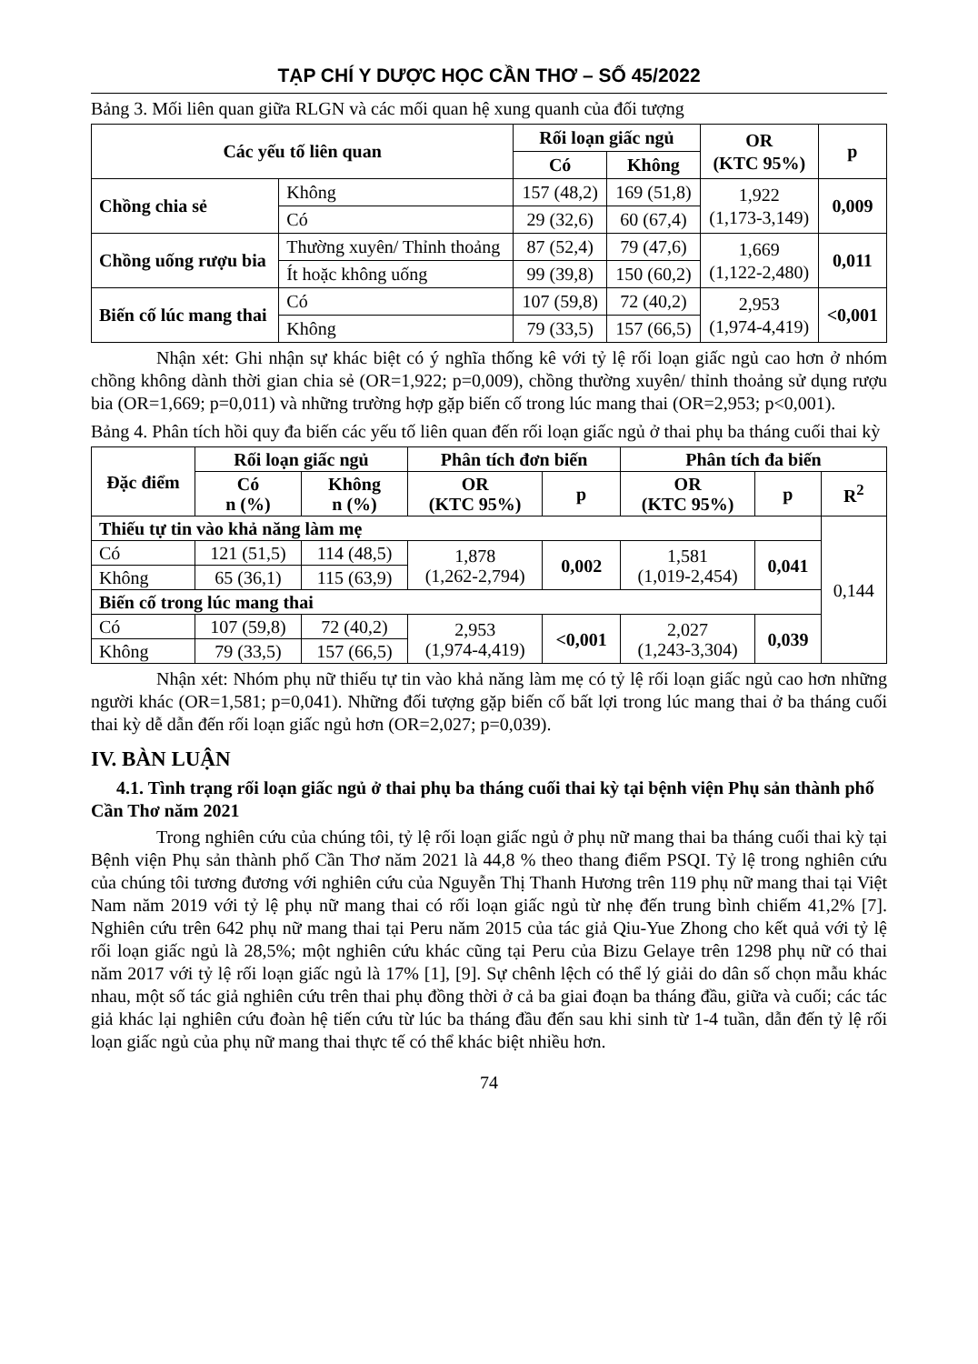TẠP CHÍ Y DƯỢC HỌC CẦN THƠ – SỐ 45/2022
Bảng 3. Mối liên quan giữa RLGN và các mối quan hệ xung quanh của đối tượng
| Các yếu tố liên quan | | Rối loạn giấc ngủ | | OR (KTC 95%) | p |
| --- | --- | --- | --- | --- | --- |
| | | Có | Không | | |
| Chồng chia sẻ | Không | 157 (48,2) | 169 (51,8) | 1,922 (1,173-3,149) | 0,009 |
| | Có | 29 (32,6) | 60 (67,4) | | |
| Chồng uống rượu bia | Thường xuyên/ Thỉnh thoảng | 87 (52,4) | 79 (47,6) | 1,669 (1,122-2,480) | 0,011 |
| | Ít hoặc không uống | 99 (39,8) | 150 (60,2) | | |
| Biến cố lúc mang thai | Có | 107 (59,8) | 72 (40,2) | 2,953 (1,974-4,419) | <0,001 |
| | Không | 79 (33,5) | 157 (66,5) | | |
Nhận xét: Ghi nhận sự khác biệt có ý nghĩa thống kê với tỷ lệ rối loạn giấc ngủ cao hơn ở nhóm chồng không dành thời gian chia sẻ (OR=1,922; p=0,009), chồng thường xuyên/ thỉnh thoảng sử dụng rượu bia (OR=1,669; p=0,011) và những trường hợp gặp biến cố trong lúc mang thai (OR=2,953; p<0,001).
Bảng 4. Phân tích hồi quy đa biến các yếu tố liên quan đến rối loạn giấc ngủ ở thai phụ ba tháng cuối thai kỳ
| Đặc điểm | Rối loạn giấc ngủ | | Phân tích đơn biến | | Phân tích đa biến | | |
| --- | --- | --- | --- | --- | --- | --- | --- |
| | Có n (%) | Không n (%) | OR (KTC 95%) | p | OR (KTC 95%) | p | R<sup>2</sup> |
| Thiếu tự tin vào khả năng làm mẹ | | | | | | | 0,144 |
| Có | 121 (51,5) | 114 (48,5) | 1,878 (1,262-2,794) | 0,002 | 1,581 (1,019-2,454) | 0,041 | |
| Không | 65 (36,1) | 115 (63,9) | | | | | |
| Biến cố trong lúc mang thai | | | | | | | |
| Có | 107 (59,8) | 72 (40,2) | 2,953 (1,974-4,419) | <0,001 | 2,027 (1,243-3,304) | 0,039 | |
| Không | 79 (33,5) | 157 (66,5) | | | | | |
Nhận xét: Nhóm phụ nữ thiếu tự tin vào khả năng làm mẹ có tỷ lệ rối loạn giấc ngủ cao hơn những người khác (OR=1,581; p=0,041). Những đối tượng gặp biến cố bất lợi trong lúc mang thai ở ba tháng cuối thai kỳ dễ dẫn đến rối loạn giấc ngủ hơn (OR=2,027; p=0,039).
IV. BÀN LUẬN
4.1. Tình trạng rối loạn giấc ngủ ở thai phụ ba tháng cuối thai kỳ tại bệnh viện Phụ sản thành phố Cần Thơ năm 2021
Trong nghiên cứu của chúng tôi, tỷ lệ rối loạn giấc ngủ ở phụ nữ mang thai ba tháng cuối thai kỳ tại Bệnh viện Phụ sản thành phố Cần Thơ năm 2021 là 44,8 % theo thang điểm PSQI. Tỷ lệ trong nghiên cứu của chúng tôi tương đương với nghiên cứu của Nguyễn Thị Thanh Hương trên 119 phụ nữ mang thai tại Việt Nam năm 2019 với tỷ lệ phụ nữ mang thai có rối loạn giấc ngủ từ nhẹ đến trung bình chiếm 41,2% [7]. Nghiên cứu trên 642 phụ nữ mang thai tại Peru năm 2015 của tác giả Qiu-Yue Zhong cho kết quả với tỷ lệ rối loạn giấc ngủ là 28,5%; một nghiên cứu khác cũng tại Peru của Bizu Gelaye trên 1298 phụ nữ có thai năm 2017 với tỷ lệ rối loạn giấc ngủ là 17% [1], [9]. Sự chênh lệch có thể lý giải do dân số chọn mẫu khác nhau, một số tác giả nghiên cứu trên thai phụ đồng thời ở cả ba giai đoạn ba tháng đầu, giữa và cuối; các tác giả khác lại nghiên cứu đoàn hệ tiến cứu từ lúc ba tháng đầu đến sau khi sinh từ 1-4 tuần, dẫn đến tỷ lệ rối loạn giấc ngủ của phụ nữ mang thai thực tế có thể khác biệt nhiều hơn.
74